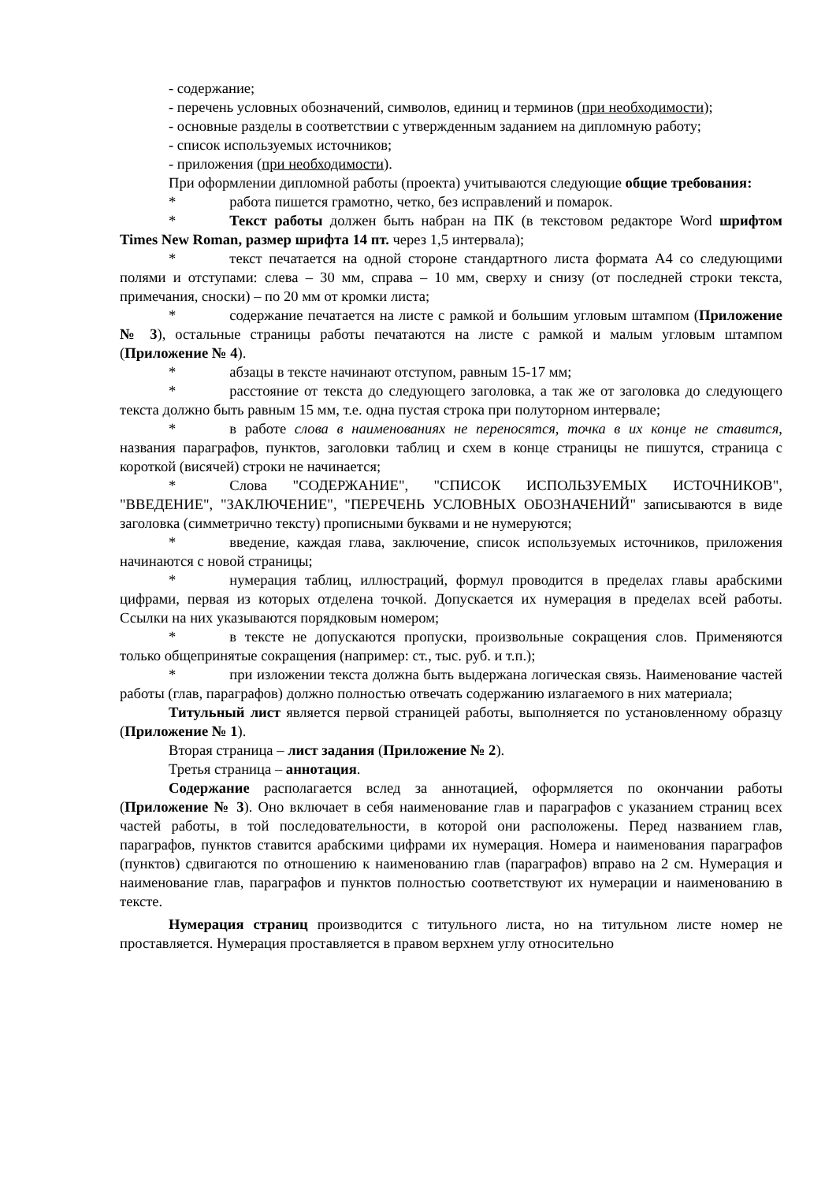- содержание;
- перечень условных обозначений, символов, единиц и терминов (при необходимости);
- основные разделы в соответствии с утвержденным заданием на дипломную работу;
- список используемых источников;
- приложения (при необходимости).
При оформлении дипломной работы (проекта) учитываются следующие общие требования:
* работа пишется грамотно, четко, без исправлений и помарок.
* Текст работы должен быть набран на ПК (в текстовом редакторе Word шрифтом Times New Roman, размер шрифта 14 пт. через 1,5 интервала);
* текст печатается на одной стороне стандартного листа формата А4 со следующими полями и отступами: слева – 30 мм, справа – 10 мм, сверху и снизу (от последней строки текста, примечания, сноски) – по 20 мм от кромки листа;
* содержание печатается на листе с рамкой и большим угловым штампом (Приложение № 3), остальные страницы работы печатаются на листе с рамкой и малым угловым штампом (Приложение № 4).
* абзацы в тексте начинают отступом, равным 15-17 мм;
* расстояние от текста до следующего заголовка, а так же от заголовка до следующего текста должно быть равным 15 мм, т.е. одна пустая строка при полуторном интервале;
* в работе слова в наименованиях не переносятся, точка в их конце не ставится, названия параграфов, пунктов, заголовки таблиц и схем в конце страницы не пишутся, страница с короткой (висячей) строки не начинается;
* Слова "СОДЕРЖАНИЕ", "СПИСОК ИСПОЛЬЗУЕМЫХ ИСТОЧНИКОВ", "ВВЕДЕНИЕ", "ЗАКЛЮЧЕНИЕ", "ПЕРЕЧЕНЬ УСЛОВНЫХ ОБОЗНАЧЕНИЙ" записываются в виде заголовка (симметрично тексту) прописными буквами и не нумеруются;
* введение, каждая глава, заключение, список используемых источников, приложения начинаются с новой страницы;
* нумерация таблиц, иллюстраций, формул проводится в пределах главы арабскими цифрами, первая из которых отделена точкой. Допускается их нумерация в пределах всей работы. Ссылки на них указываются порядковым номером;
* в тексте не допускаются пропуски, произвольные сокращения слов. Применяются только общепринятые сокращения (например: ст., тыс. руб. и т.п.);
* при изложении текста должна быть выдержана логическая связь. Наименование частей работы (глав, параграфов) должно полностью отвечать содержанию излагаемого в них материала;
Титульный лист является первой страницей работы, выполняется по установленному образцу (Приложение № 1).
Вторая страница – лист задания (Приложение № 2).
Третья страница – аннотация.
Содержание располагается вслед за аннотацией, оформляется по окончании работы (Приложение № 3). Оно включает в себя наименование глав и параграфов с указанием страниц всех частей работы, в той последовательности, в которой они расположены. Перед названием глав, параграфов, пунктов ставится арабскими цифрами их нумерация. Номера и наименования параграфов (пунктов) сдвигаются по отношению к наименованию глав (параграфов) вправо на 2 см. Нумерация и наименование глав, параграфов и пунктов полностью соответствуют их нумерации и наименованию в тексте.
Нумерация страниц производится с титульного листа, но на титульном листе номер не проставляется. Нумерация проставляется в правом верхнем углу относительно